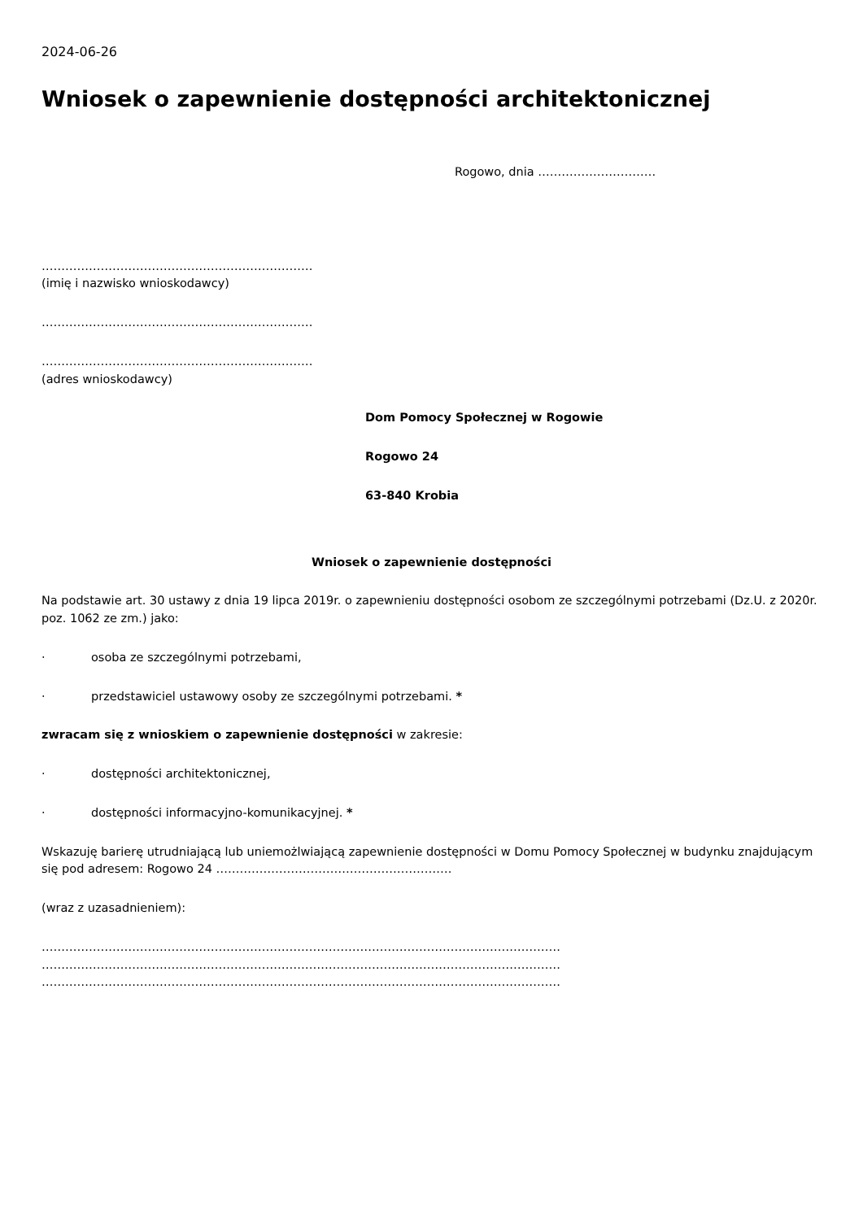2024-06-26
Wniosek o zapewnienie dostępności architektonicznej
Rogowo, dnia …………………………
……………………………………………………………
(imię i nazwisko wnioskodawcy)
……………………………………………………………
……………………………………………………………
(adres wnioskodawcy)
Dom Pomocy Społecznej w Rogowie
Rogowo 24
63-840 Krobia
Wniosek o zapewnienie dostępności
Na podstawie art. 30 ustawy z dnia 19 lipca 2019r. o zapewnieniu dostępności osobom ze szczególnymi potrzebami (Dz.U. z 2020r. poz. 1062 ze zm.) jako:
· osoba ze szczególnymi potrzebami,
· przedstawiciel ustawowy osoby ze szczególnymi potrzebami. *
zwracam się z wnioskiem o zapewnienie dostępności w zakresie:
· dostępności architektonicznej,
· dostępności informacyjno-komunikacyjnej. *
Wskazuję barierę utrudniającą lub uniemożlwiającą zapewnienie dostępności w Domu Pomocy Społecznej w budynku znajdującym się pod adresem: Rogowo 24 ……………………………………………………
(wraz z uzasadnieniem):
……………………………………………………………………………………………………………………
……………………………………………………………………………………………………………………
……………………………………………………………………………………………………………………